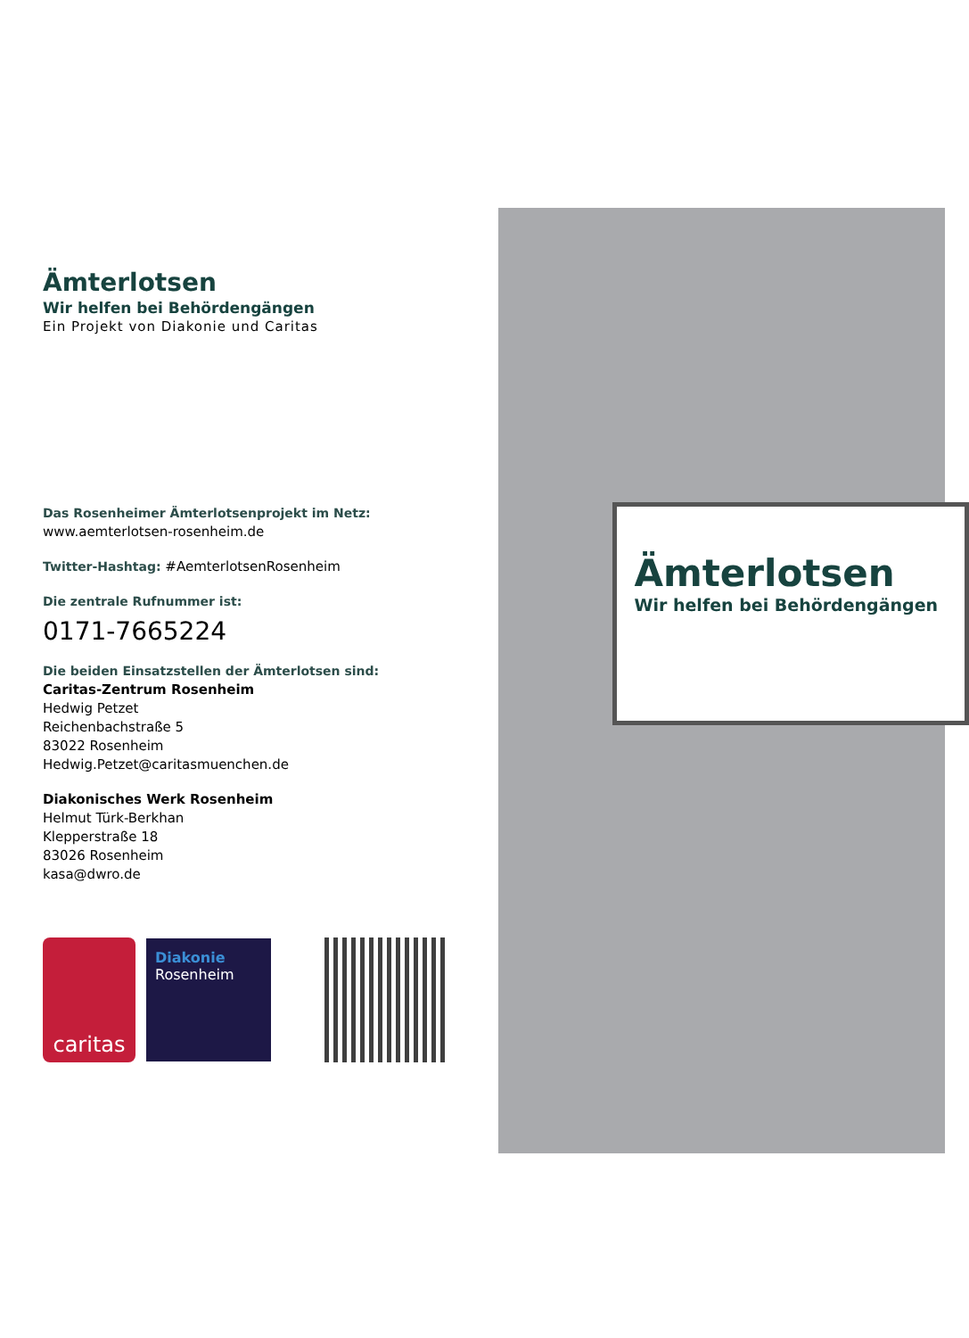Ämterlotsen
Wir helfen bei Behördengängen
Ein Projekt von Diakonie und Caritas
Das Rosenheimer Ämterlotsenprojekt im Netz:
www.aemterlotsen-rosenheim.de
Twitter-Hashtag: #AemterlotsenRosenheim
Die zentrale Rufnummer ist:
0171-7665224
Die beiden Einsatzstellen der Ämterlotsen sind:
Caritas-Zentrum Rosenheim
Hedwig Petzet
Reichenbachstraße 5
83022 Rosenheim
Hedwig.Petzet@caritasmuenchen.de
Diakonisches Werk Rosenheim
Helmut Türk-Berkhan
Klepperstraße 18
83026 Rosenheim
kasa@dwro.de
caritas
Diakonie
Rosenheim
Ämterlotsen
Wir helfen bei Behördengängen